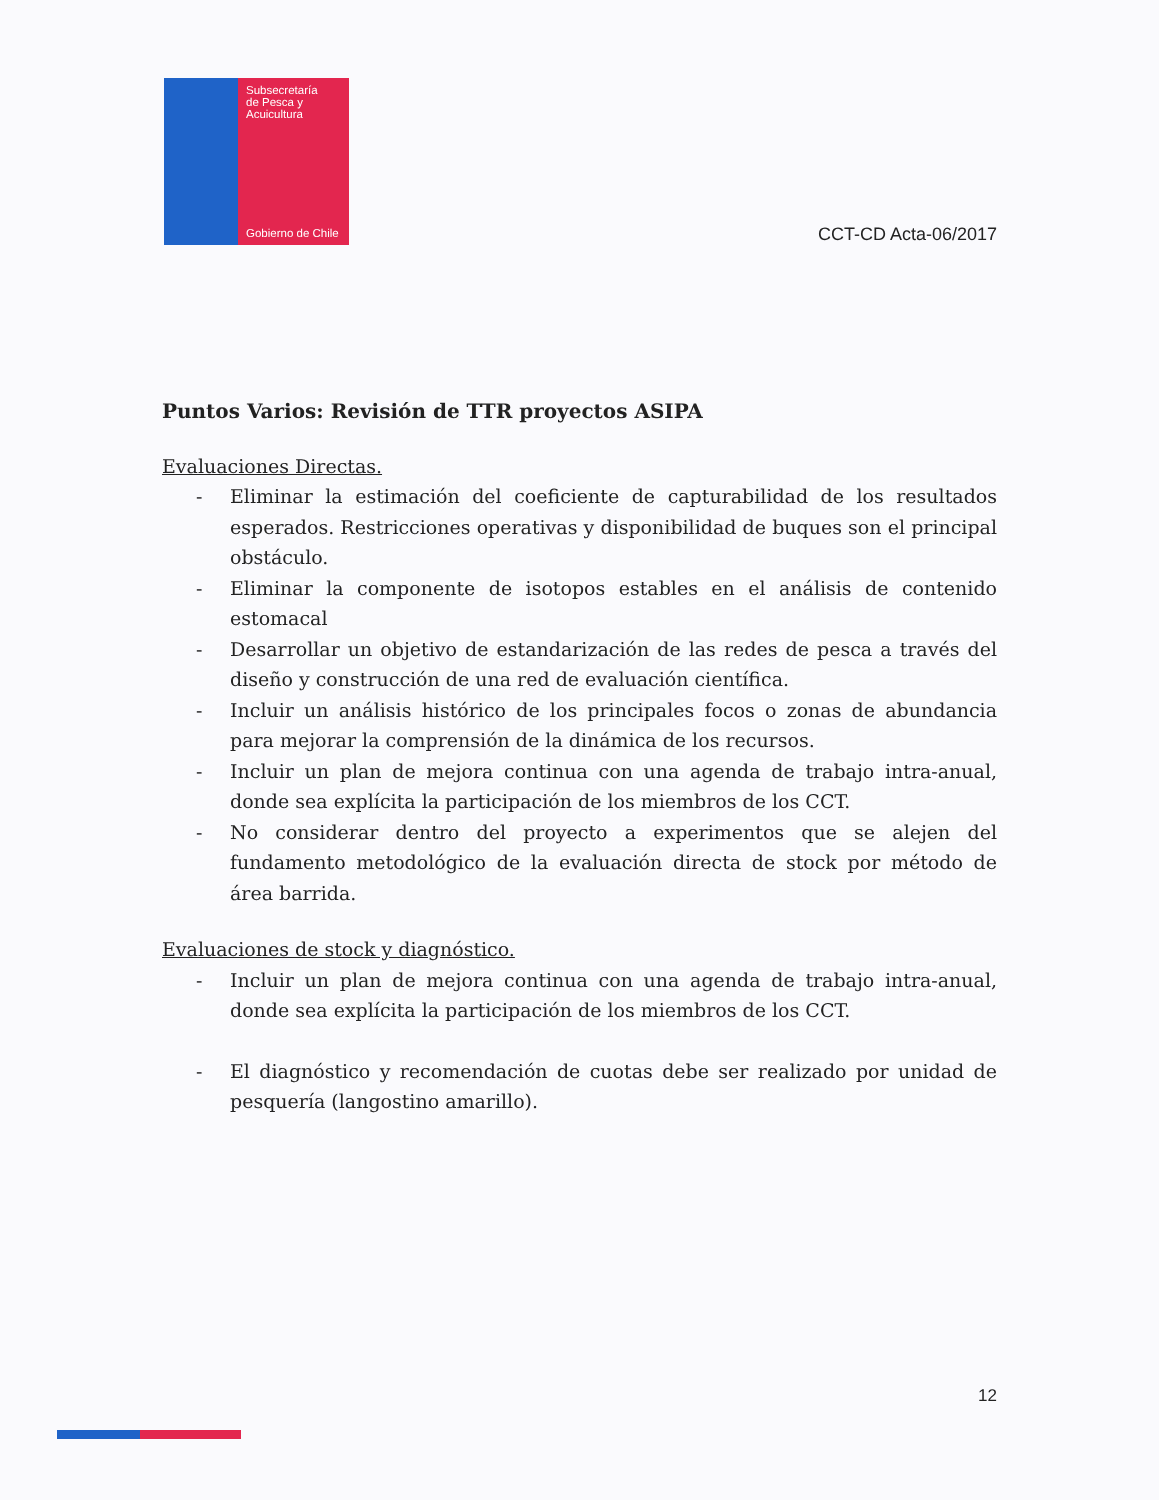Subsecretaría
de Pesca y
Acuicultura
Gobierno de Chile
CCT-CD Acta-06/2017
Puntos Varios: Revisión de TTR proyectos ASIPA
Evaluaciones Directas.
- Eliminar la estimación del coeficiente de capturabilidad de los resultados esperados. Restricciones operativas y disponibilidad de buques son el principal obstáculo.
- Eliminar la componente de isotopos estables en el análisis de contenido estomacal
- Desarrollar un objetivo de estandarización de las redes de pesca a través del diseño y construcción de una red de evaluación científica.
- Incluir un análisis histórico de los principales focos o zonas de abundancia para mejorar la comprensión de la dinámica de los recursos.
- Incluir un plan de mejora continua con una agenda de trabajo intra-anual, donde sea explícita la participación de los miembros de los CCT.
- No considerar dentro del proyecto a experimentos que se alejen del fundamento metodológico de la evaluación directa de stock por método de área barrida.
Evaluaciones de stock y diagnóstico.
- Incluir un plan de mejora continua con una agenda de trabajo intra-anual, donde sea explícita la participación de los miembros de los CCT.
- El diagnóstico y recomendación de cuotas debe ser realizado por unidad de pesquería (langostino amarillo).
12